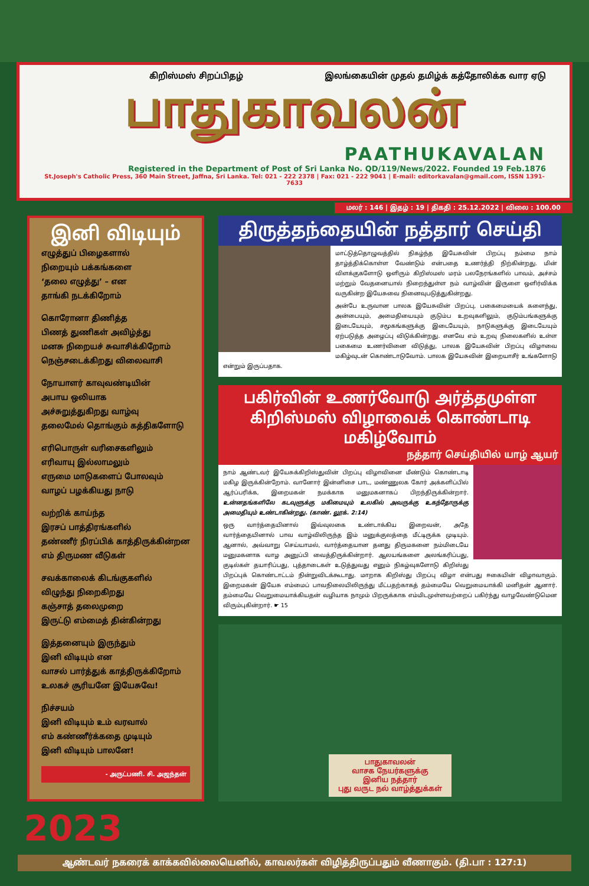கிறிஸ்மஸ் சிறப்பிதழ் இலங்கையின் முதல் தமிழ்க் கத்தோலிக்க வார ஏடு
பாதுகாவலன்
PAATHUKAVALAN
Registered in the Department of Post of Sri Lanka No. QD/119/News/2022. Founded 19 Feb.1876
St.Joseph's Catholic Press, 360 Main Street, Jaffna, Sri Lanka. Tel: 021 - 222 2378 | Fax: 021 - 222 9041 | E-mail: editorkavalan@gmail.com, ISSN 1391-7633
மலர் : 146 | இதழ் : 19 | திகதி : 25.12.2022 | விலை : 100.00
இனி விடியும்
எழுத்துப் பிழைகளால்
நிறையும் பக்கங்களை
‘தலை எழுத்து’ – என
தாங்கி நடக்கிறோம்
கொரோனா திணித்த
பிணத் துணிகள் அவிழ்த்து
மனசு நிறையச் சுவாசிக்கிறோம்
நெஞ்சடைக்கிறது விலைவாசி
நோயாளர் காவுவண்டியின்
அபாய ஒலியாக
அச்சுறுத்துகிறது வாழ்வு
தலைமேல் தொங்கும் கத்திகளோடு
எரிபொருள் வரிசைகளிலும்
எரிவாயு இல்லாமலும்
எருமை மாடுகளைப் போலவும்
வாழப் பழக்கியது நாடு
வற்றிக் காய்ந்த
இரசப் பாத்திரங்களில்
தண்ணீர் நிரப்பிக் காத்திருக்கின்றன
எம் திருமண வீடுகள்
சவக்காலைக் கிடங்குகளில்
விழுந்து நிறைகிறது
கஞ்சாத் தலைமுறை
இருட்டு எம்மைத் தின்கின்றது
இத்தனையும் இருந்தும்
இனி விடியும் என
வாசல் பார்த்துக் காத்திருக்கிறோம்
உலகச் சூரியனே இயேசுவே!
நிச்சயம்
இனி விடியும் உம் வரவால்
எம் கண்ணீர்க்கதை முடியும்
இனி விடியும் பாலனே!
- அருட்பணி. சி. அஜந்தன்
திருத்தந்தையின் நத்தார் செய்தி
மாட்டுத்தொழுவத்தில் நிகழ்ந்த இயேசுவின் பிறப்பு நம்மை நாம் தாழ்த்திக்கொள்ள வேண்டும் என்பதை உணர்த்தி நிற்கின்றது. மின் விளக்குகளோடு ஒளிரும் கிறிஸ்மஸ் மரம் பலநேரங்களில் பாவம், அச்சம் மற்றும் வேதனையால் நிறைந்துள்ள நம் வாழ்வின் இருளை ஒளிர்விக்க வருகின்ற இயேசுவை நினைவுபடுத்துகின்றது.
அன்பே உருவான பாலக இயேசுவின் பிறப்பு, பகைமையைக் களைந்து, அன்பையும், அமைதியையும் குடும்ப உறவுகளிலும், குடும்பங்களுக்கு இடையேயும், சமூகங்களுக்கு இடையேயும், நாடுகளுக்கு இடையேயும் ஏற்படுத்த அழைப்பு விடுக்கின்றது. எனவே எம் உறவு நிலைகளில் உள்ள பகைமை உணர்வினை விடுத்து, பாலக இயேசுவின் பிறப்பு விழாவை மகிழ்வுடன் கொண்டாடுவோம். பாலக இயேசுவின் இறையாசீர் உங்களோடு என்றும் இருப்பதாக.
பகிர்வின் உணர்வோடு அர்த்தமுள்ள
கிறிஸ்மஸ் விழாவைக் கொண்டாடி மகிழ்வோம்
நத்தார் செய்தியில் யாழ் ஆயர்
நாம் ஆண்டவர் இயேசுக்கிறிஸ்துவின் பிறப்பு விழாவினை மீண்டும் கொண்டாடி மகிழ இருக்கின்றோம். வானோர் இன்னிசை பாட, மண்ணுலக கோர் அக்களிப்பில் ஆர்ப்பரிக்க, இறைமகன் நமக்காக மனுமகனாகப் பிறந்திருக்கின்றார். உன்னதங்களிலே கடவுளுக்கு மகிமையும் உலகில் அவருக்கு உகந்தோருக்கு அமைதியும் உண்டாகின்றது. (காண். லூக். 2:14)
ஒரு வார்த்தையினால் இவ்வுலகை உண்டாக்கிய இறைவன், அதே வார்த்தையினால் பாவ வாழ்விலிருந்த இம் மனுக்குலத்தை மீட்டிருக்க முடியும். ஆனால், அவ்வாறு செய்யாமல், வார்த்தையான தனது திருமகனை நம்மிடையே மனுமகனாக வாழ அனுப்பி வைத்திருக்கின்றார். ஆலயங்களை அலங்கரிப்பது, குடில்கள் தயாரிப்பது, புத்தாடைகள் உடுத்துவது எனும் நிகழ்வுகளோடு கிறிஸ்து பிறப்புக் கொண்டாட்டம் நின்றுவிடக்கூடாது. மாறாக கிறிஸ்து பிறப்பு விழா என்பது ஈகையின் விழாவாகும். இறைமகன் இயேசு எம்மைப் பாவநிலையிலிருந்து மீட்பதற்காகத் தம்மையே வெறுமையாக்கி மனிதன் ஆனார். தம்மையே வெறுமையாக்கியதன் வழியாக நாமும் பிறருக்காக எம்மிடமுள்ளவற்றைப் பகிர்ந்து வாழவேண்டுமென விரும்புகின்றார். ☛ 15
பாதுகாவலன்
வாசக நேயர்களுக்கு
இனிய நத்தார்
புது வருட நல் வாழ்த்துக்கள்
2023
ஆண்டவர் நகரைக் காக்கவில்லையெனில், காவலர்கள் விழித்திருப்பதும் வீணாகும். (தி.பா : 127:1)